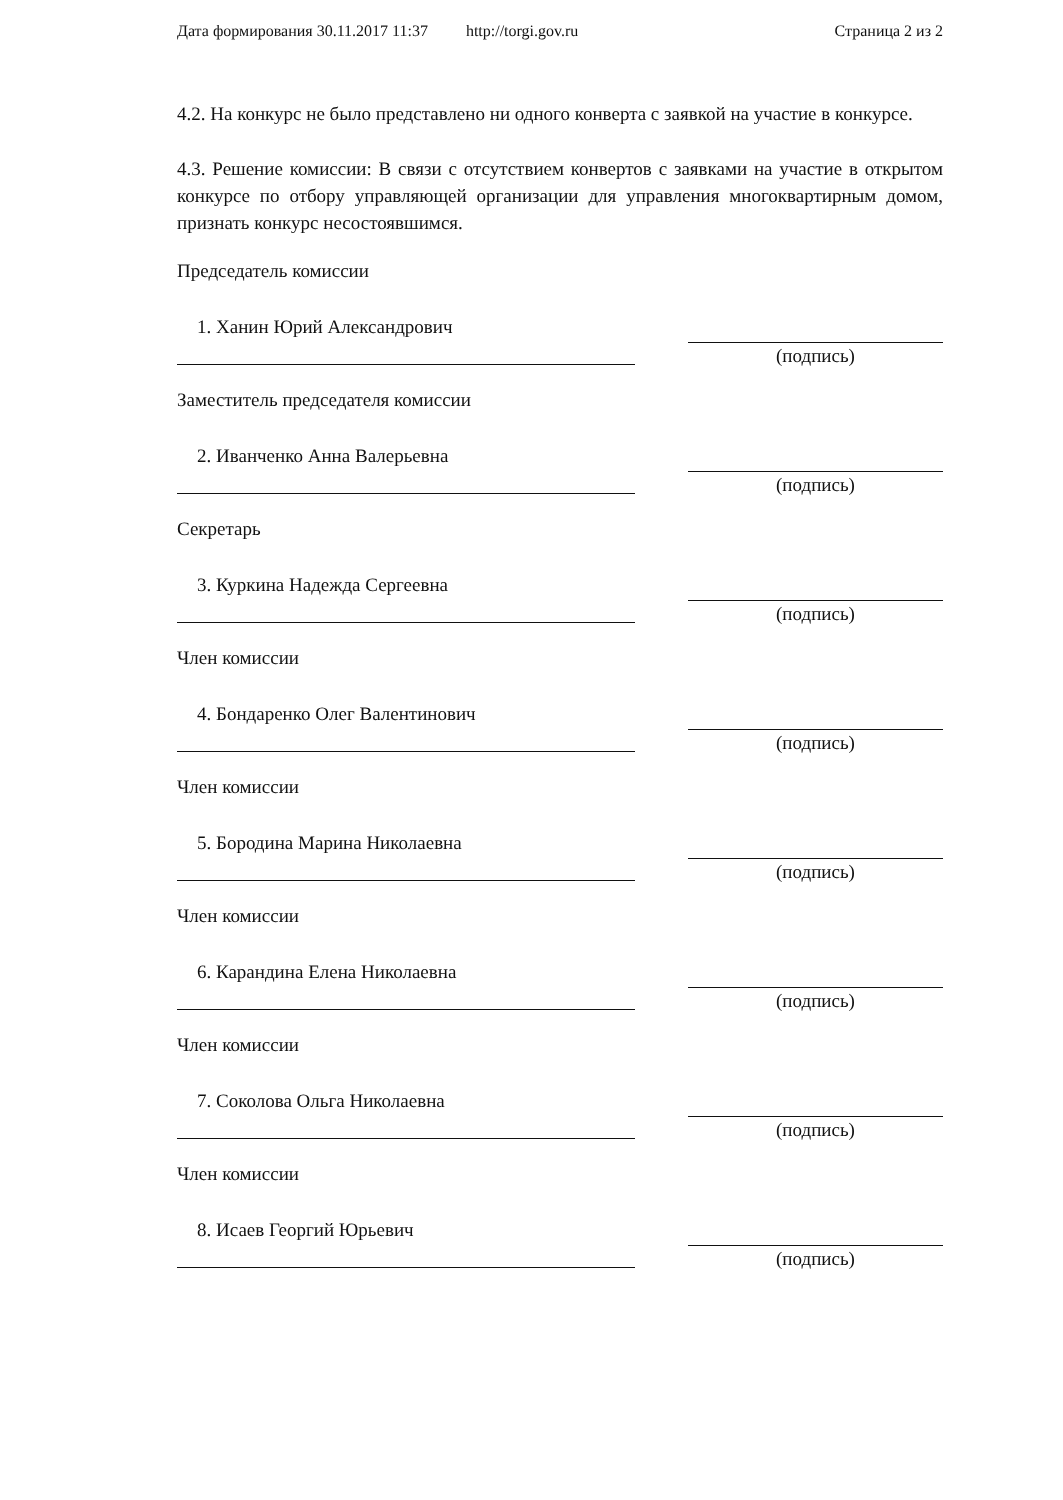Дата формирования 30.11.2017 11:37 http://torgi.gov.ru Страница 2 из 2
4.2. На конкурс не было представлено ни одного конверта с заявкой на участие в конкурсе.
4.3. Решение комиссии: В связи с отсутствием конвертов с заявками на участие в открытом конкурсе по отбору управляющей организации для управления многоквартирным домом, признать конкурс несостоявшимся.
Председатель комиссии
1. Ханин Юрий Александрович
(подпись)
Заместитель председателя комиссии
2. Иванченко Анна Валерьевна
(подпись)
Секретарь
3. Куркина Надежда Сергеевна
(подпись)
Член комиссии
4. Бондаренко Олег Валентинович
(подпись)
Член комиссии
5. Бородина Марина Николаевна
(подпись)
Член комиссии
6. Карандина Елена Николаевна
(подпись)
Член комиссии
7. Соколова Ольга Николаевна
(подпись)
Член комиссии
8. Исаев Георгий Юрьевич
(подпись)